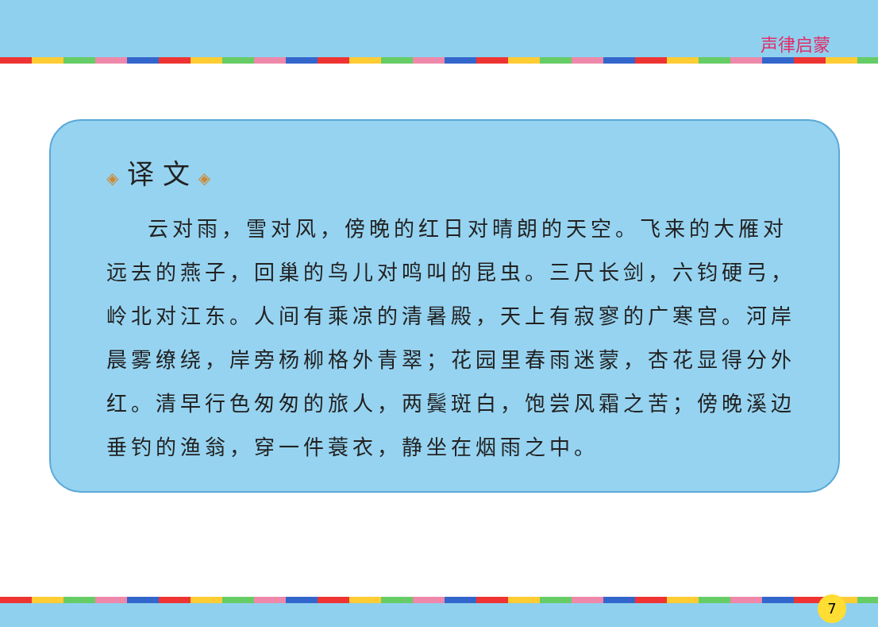声律启蒙
◈ 译 文 ◈
云对雨，雪对风，傍晚的红日对晴朗的天空。飞来的大雁对远去的燕子，回巢的鸟儿对鸣叫的昆虫。三尺长剑，六钧硬弓，岭北对江东。人间有乘凉的清暑殿，天上有寂寥的广寒宫。河岸晨雾缭绕，岸旁杨柳格外青翠；花园里春雨迷蒙，杏花显得分外红。清早行色匆匆的旅人，两鬓斑白，饱尝风霜之苦；傍晚溪边垂钓的渔翁，穿一件蓑衣，静坐在烟雨之中。
7